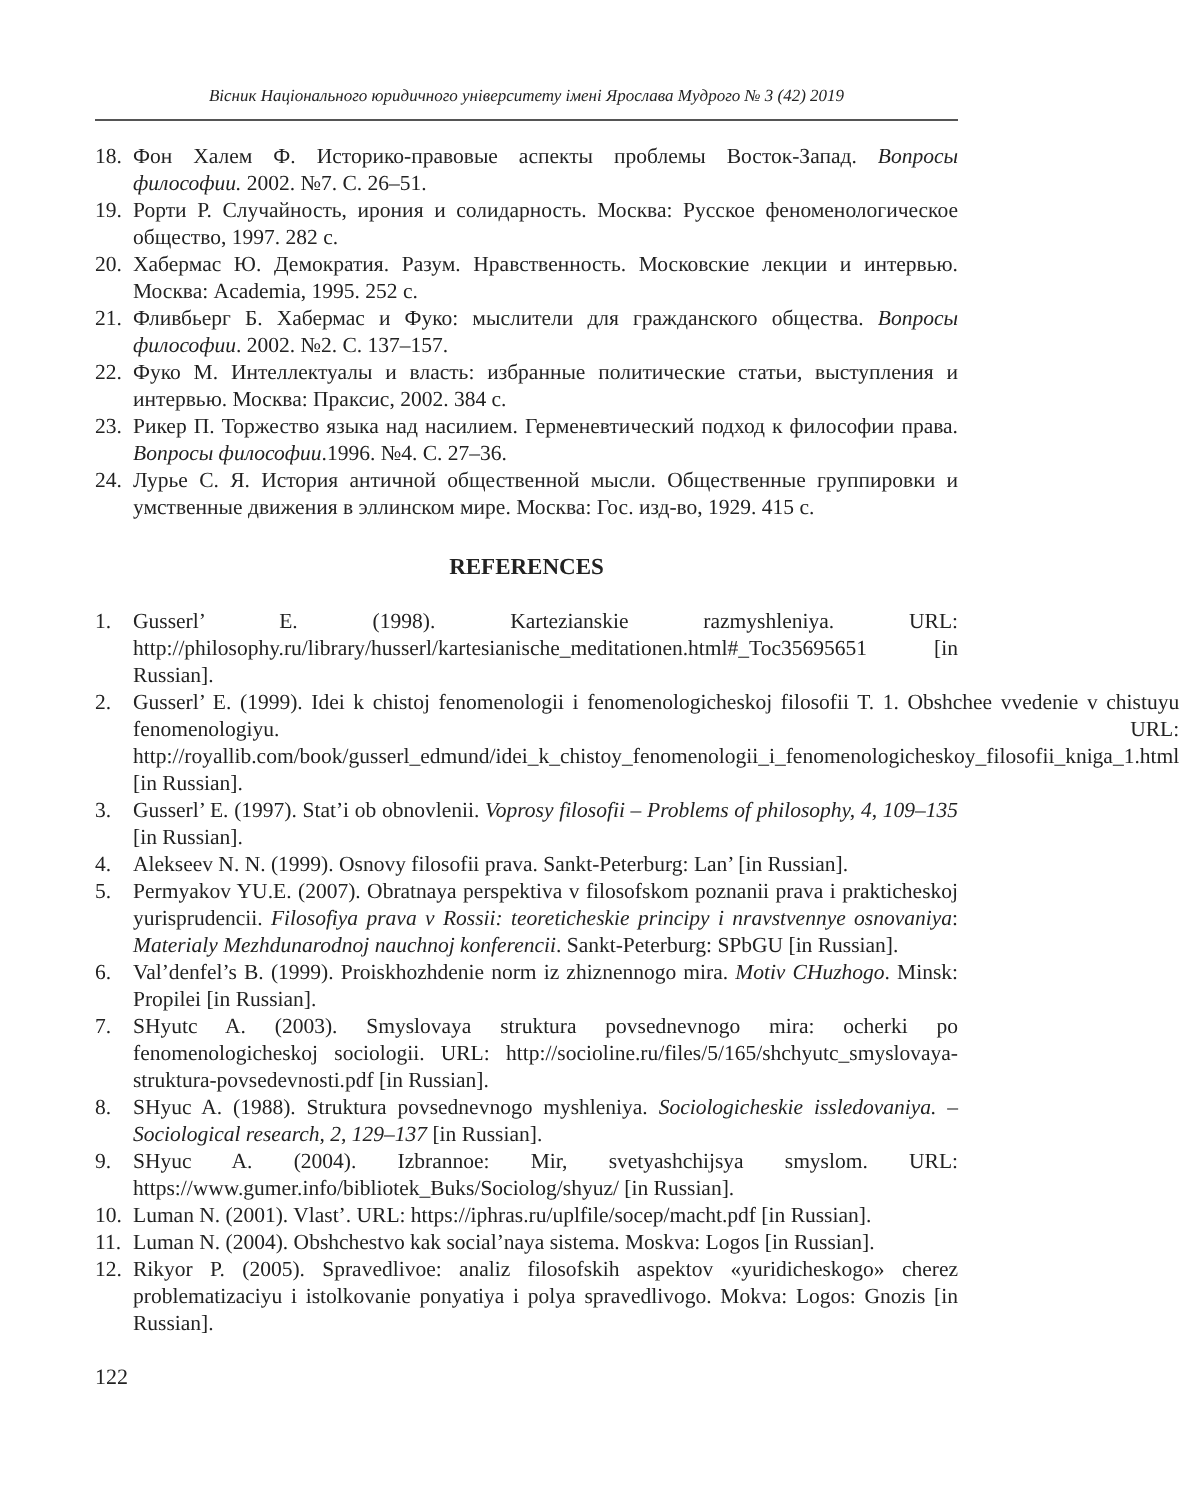Вісник Національного юридичного університету імені Ярослава Мудрого № 3 (42) 2019
18. Фон Халем Ф. Историко-правовые аспекты проблемы Восток-Запад. Вопросы философии. 2002. №7. С. 26–51.
19. Рорти Р. Случайность, ирония и солидарность. Москва: Русское феноменологическое общество, 1997. 282 с.
20. Хабермас Ю. Демократия. Разум. Нравственность. Московские лекции и интервью. Москва: Academia, 1995. 252 с.
21. Фливбьерг Б. Хабермас и Фуко: мыслители для гражданского общества. Вопросы философии. 2002. №2. С. 137–157.
22. Фуко М. Интеллектуалы и власть: избранные политические статьи, выступления и интервью. Москва: Праксис, 2002. 384 с.
23. Рикер П. Торжество языка над насилием. Герменевтический подход к философии права. Вопросы философии.1996. №4. С. 27–36.
24. Лурье С. Я. История античной общественной мысли. Общественные группировки и умственные движения в эллинском мире. Москва: Гос. изд-во, 1929. 415 с.
REFERENCES
1. Gusserl’ E. (1998). Kartezianskie razmyshleniya. URL: http://philosophy.ru/library/husserl/kartesianische_meditationen.html#_Toc35695651 [in Russian].
2. Gusserl’ E. (1999). Idei k chistoj fenomenologii i fenomenologicheskoj filosofii T. 1. Obshchee vvedenie v chistuyu fenomenologiyu. URL: http://royallib.com/book/gusserl_edmund/idei_k_chistoy_fenomenologii_i_fenomenologicheskoy_filosofii_kniga_1.html [in Russian].
3. Gusserl’ E. (1997). Stat’i ob obnovlenii. Voprosy filosofii – Problems of philosophy, 4, 109–135 [in Russian].
4. Alekseev N. N. (1999). Osnovy filosofii prava. Sankt-Peterburg: Lan’ [in Russian].
5. Permyakov YU.E. (2007). Obratnaya perspektiva v filosofskom poznanii prava i prakticheskoj yurisprudencii. Filosofiya prava v Rossii: teoreticheskie principy i nravstvennye osnovaniya: Materialy Mezhdunarodnoj nauchnoj konferencii. Sankt-Peterburg: SPbGU [in Russian].
6. Val’denfel’s B. (1999). Proiskhozhdenie norm iz zhiznennogo mira. Motiv CHuzhogo. Minsk: Propilei [in Russian].
7. SHyutc A. (2003). Smyslovaya struktura povsednevnogo mira: ocherki po fenomenologicheskoj sociologii. URL: http://socioline.ru/files/5/165/shchyutc_smyslovaya-struktura-povsedevnosti.pdf [in Russian].
8. SHyuc A. (1988). Struktura povsednevnogo myshleniya. Sociologicheskie issledovaniya. – Sociological research, 2, 129–137 [in Russian].
9. SHyuc A. (2004). Izbrannoe: Mir, svetyashchijsya smyslom. URL: https://www.gumer.info/bibliotek_Buks/Sociolog/shyuz/ [in Russian].
10. Luman N. (2001). Vlast’. URL: https://iphras.ru/uplfile/socep/macht.pdf [in Russian].
11. Luman N. (2004). Obshchestvo kak social’naya sistema. Moskva: Logos [in Russian].
12. Rikyor P. (2005). Spravedlivoe: analiz filosofskih aspektov «yuridicheskogo» cherez problematizaciyu i istolkovanie ponyatiya i polya spravedlivogo. Mokva: Logos: Gnozis [in Russian].
122